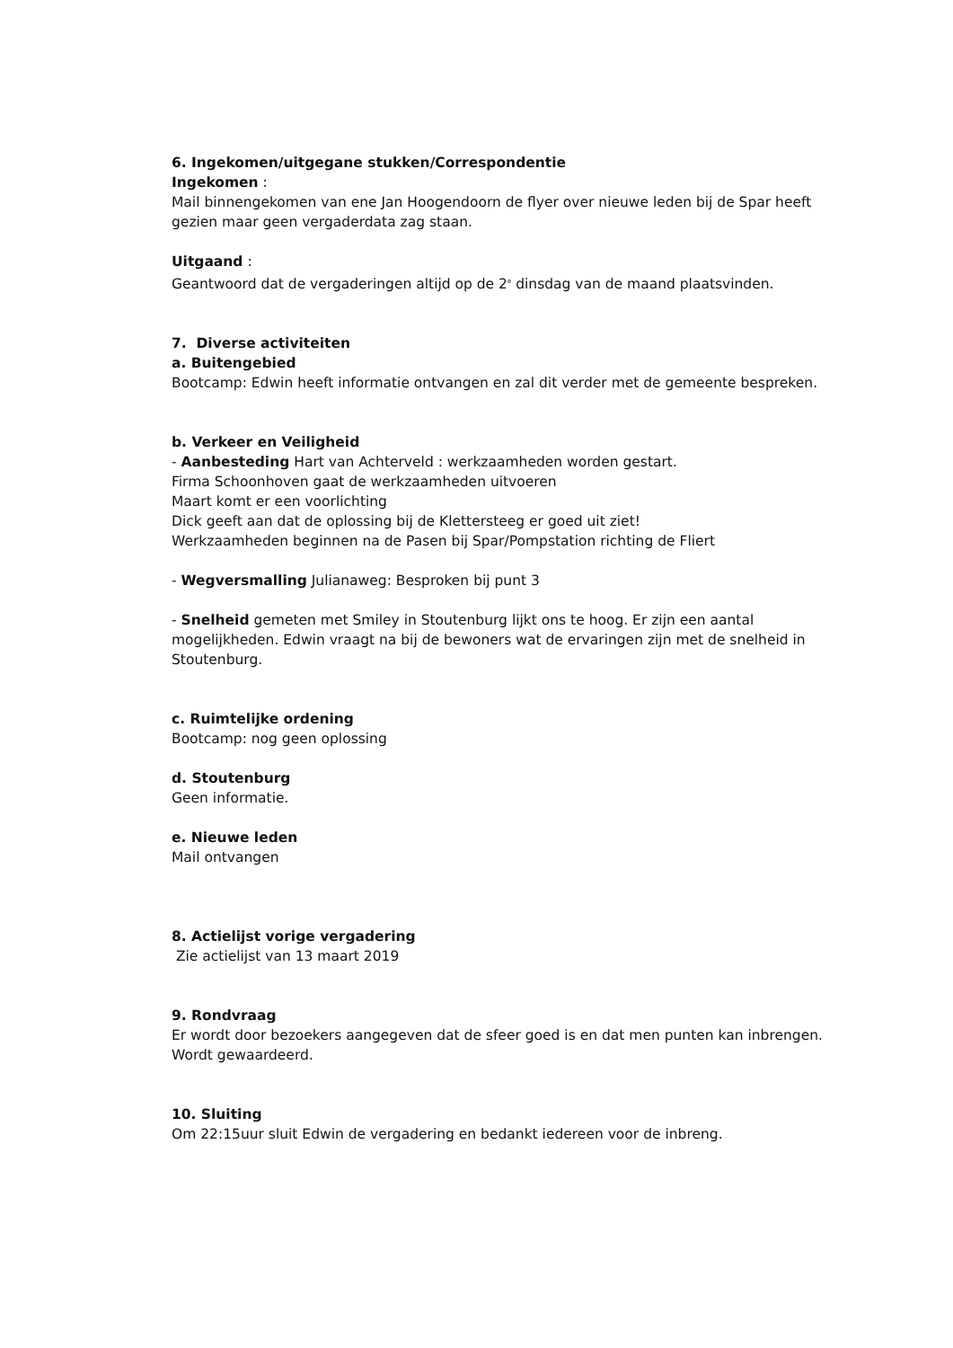6. Ingekomen/uitgegane stukken/Correspondentie
Ingekomen :
Mail binnengekomen van ene Jan Hoogendoorn de flyer over nieuwe leden bij de Spar heeft gezien maar geen vergaderdata zag staan.
Uitgaand :
Geantwoord dat de vergaderingen altijd op de 2<sup>e</sup> dinsdag van de maand plaatsvinden.
7. Diverse activiteiten
a. Buitengebied
Bootcamp: Edwin heeft informatie ontvangen en zal dit verder met de gemeente bespreken.
b. Verkeer en Veiligheid
- Aanbesteding Hart van Achterveld : werkzaamheden worden gestart.
Firma Schoonhoven gaat de werkzaamheden uitvoeren
Maart komt er een voorlichting
Dick geeft aan dat de oplossing bij de Klettersteeg er goed uit ziet!
Werkzaamheden beginnen na de Pasen bij Spar/Pompstation richting de Fliert
- Wegversmalling Julianaweg: Besproken bij punt 3
- Snelheid gemeten met Smiley in Stoutenburg lijkt ons te hoog. Er zijn een aantal mogelijkheden. Edwin vraagt na bij de bewoners wat de ervaringen zijn met de snelheid in Stoutenburg.
c. Ruimtelijke ordening
Bootcamp: nog geen oplossing
d. Stoutenburg
Geen informatie.
e. Nieuwe leden
Mail ontvangen
8. Actielijst vorige vergadering
Zie actielijst van 13 maart 2019
9. Rondvraag
Er wordt door bezoekers aangegeven dat de sfeer goed is en dat men punten kan inbrengen. Wordt gewaardeerd.
10. Sluiting
Om 22:15uur sluit Edwin de vergadering en bedankt iedereen voor de inbreng.